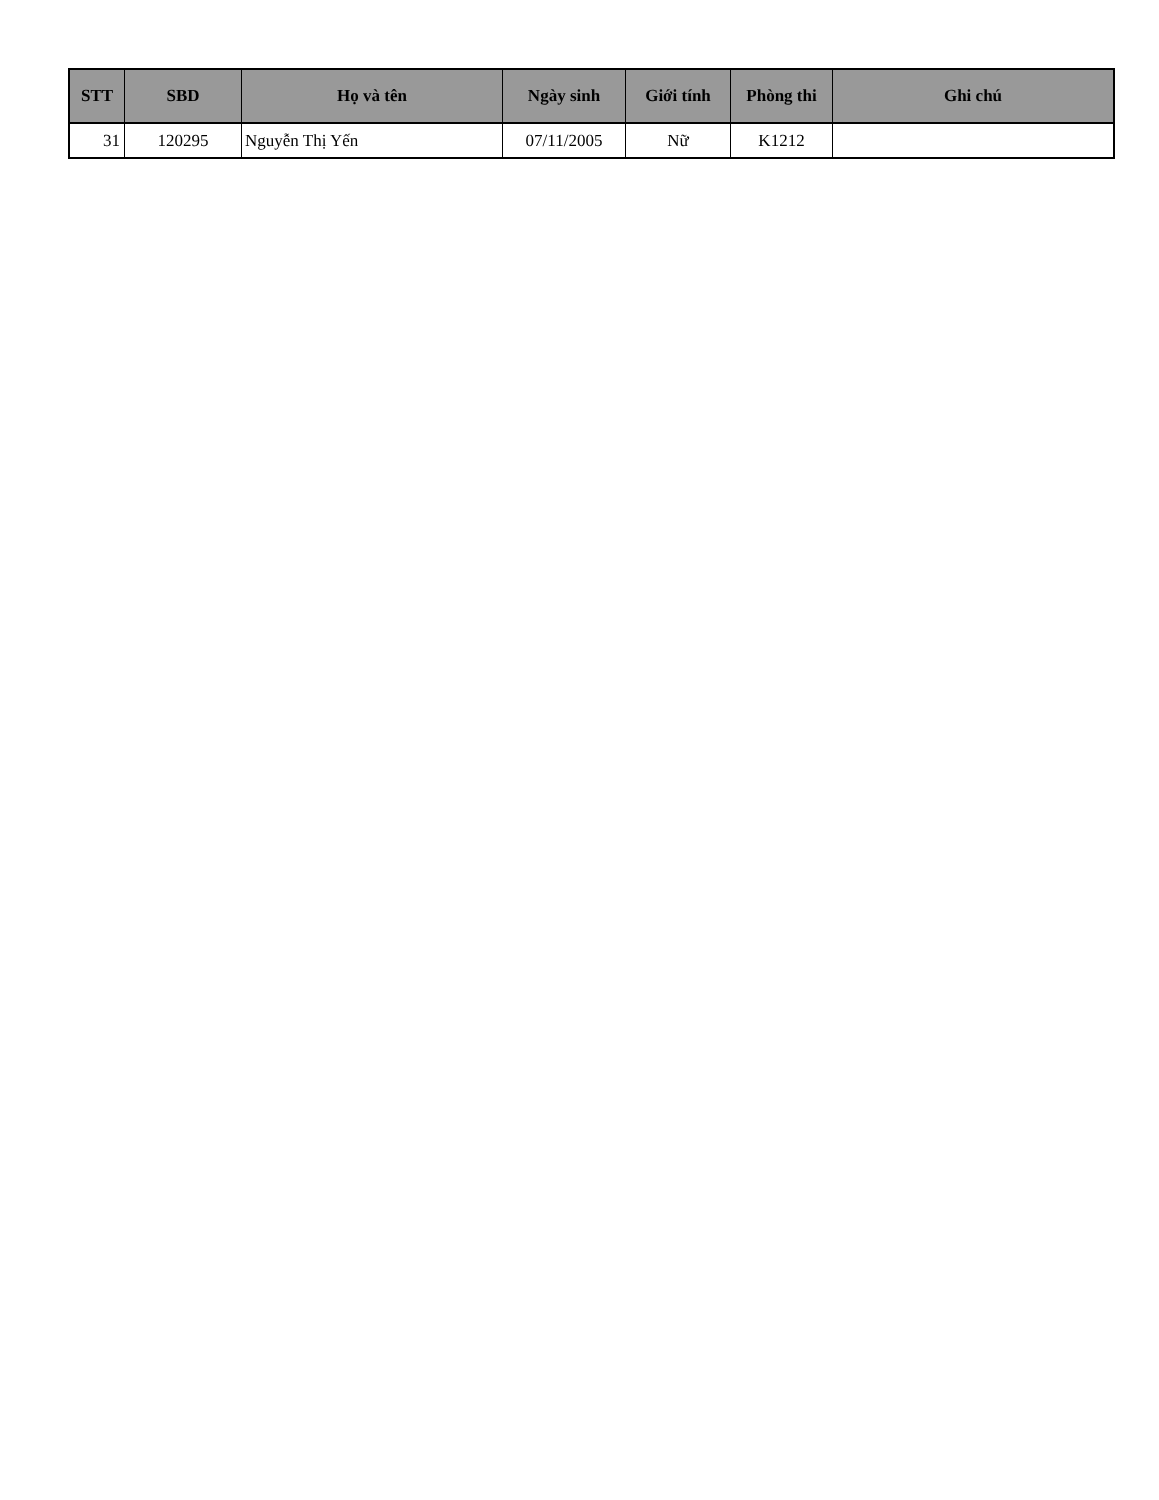| STT | SBD | Họ và tên | Ngày sinh | Giới tính | Phòng thi | Ghi chú |
| --- | --- | --- | --- | --- | --- | --- |
| 31 | 120295 | Nguyễn Thị Yến | 07/11/2005 | Nữ | K1212 | |